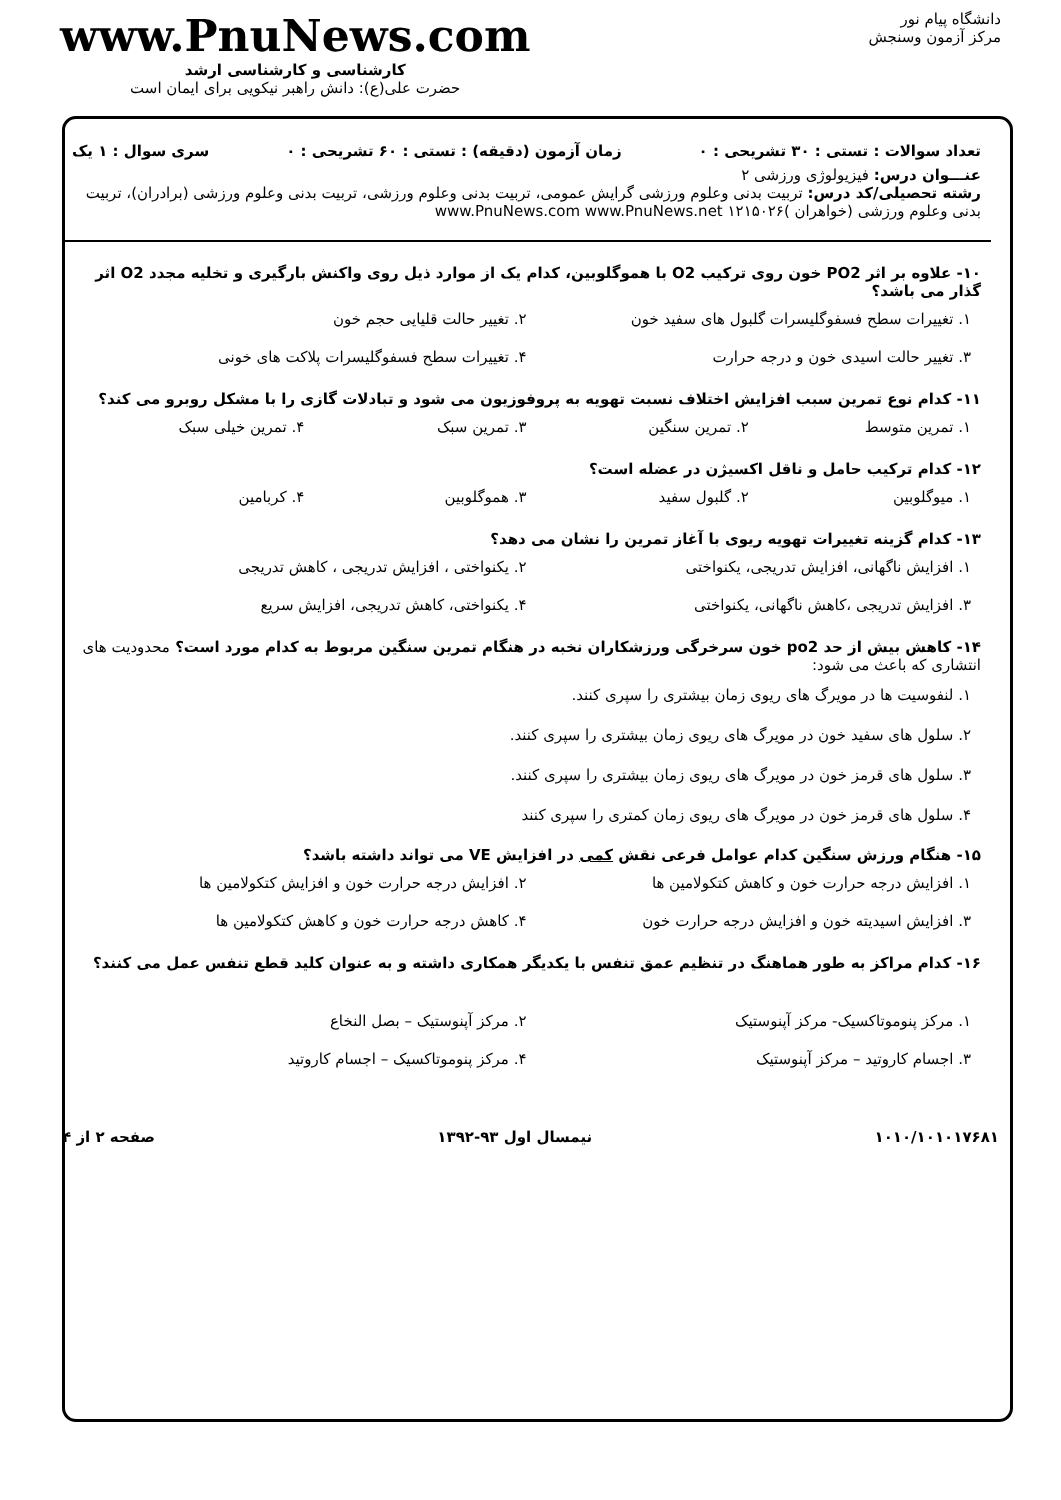دانشگاه پیام نور
مرکز آزمون وسنجش
www.PnuNews.com
کارشناسی و کارشناسی ارشد
حضرت علی(ع): دانش راهبر نیکویی برای ایمان است
تعداد سوالات : تستی : ۳۰ تشریحی : ۰ زمان آزمون (دقیقه) : تستی : ۶۰ تشریحی : ۰ سری سوال : ۱ یک
عنـــوان درس: فیزیولوژی ورزشی ۲
رشته تحصیلی/کد درس: تربیت بدنی وعلوم ورزشی گرایش عمومی، تربیت بدنی وعلوم ورزشی، تربیت بدنی وعلوم ورزشی (برادران)، تربیت بدنی وعلوم ورزشی (خواهران )۱۲۱۵۰۲۶ www.PnuNews.com www.PnuNews.net
۱۰- علاوه بر اثر PO2 خون روی ترکیب O2 با هموگلوبین، کدام یک از موارد ذیل روی واکنش بارگیری و تخلیه مجدد O2 اثر گذار می باشد؟
۱. تغییرات سطح فسفوگلیسرات گلبول های سفید خون
۲. تغییر حالت قلیایی حجم خون
۳. تغییر حالت اسیدی خون و درجه حرارت
۴. تغییرات سطح فسفوگلیسرات پلاکت های خونی
۱۱- کدام نوع تمرین سبب افزایش اختلاف نسبت تهویه به پروفوزیون می شود و تبادلات گازی را با مشکل روبرو می کند؟
۱. تمرین متوسط
۲. تمرین سنگین
۳. تمرین سبک
۴. تمرین خیلی سبک
۱۲- کدام ترکیب حامل و ناقل اکسیژن در عضله است؟
۱. میوگلوبین
۲. گلبول سفید
۳. هموگلوبین
۴. کربامین
۱۳- کدام گزینه تغییرات تهویه ریوی با آغاز تمرین را نشان می دهد؟
۱. افزایش ناگهانی، افزایش تدریجی، یکنواختی
۲. یکنواختی ، افزایش تدریجی ، کاهش تدریجی
۳. افزایش تدریجی ،کاهش ناگهانی، یکنواختی
۴. یکنواختی، کاهش تدریجی، افزایش سریع
۱۴- کاهش بیش از حد po2 خون سرخرگی ورزشکاران نخبه در هنگام تمرین سنگین مربوط به کدام مورد است؟ محدودیت های انتشاری که باعث می شود:
۱. لنفوسیت ها در مویرگ های ریوی زمان بیشتری را سپری کنند.
۲. سلول های سفید خون در مویرگ های ریوی زمان بیشتری را سپری کنند.
۳. سلول های قرمز خون در مویرگ های ریوی زمان بیشتری را سپری کنند.
۴. سلول های قرمز خون در مویرگ های ریوی زمان کمتری را سپری کنند
۱۵- هنگام ورزش سنگین کدام عوامل فرعی نقش کمی در افزایش VE می تواند داشته باشد؟
۱. افزایش درجه حرارت خون و کاهش کتکولامین ها
۲. افزایش درجه حرارت خون و افزایش کتکولامین ها
۳. افزایش اسیدیته خون و افزایش درجه حرارت خون
۴. کاهش درجه حرارت خون و کاهش کتکولامین ها
۱۶- کدام مراکز به طور هماهنگ در تنظیم عمق تنفس با یکدیگر همکاری داشته و به عنوان کلید قطع تنفس عمل می کنند؟
۱. مرکز پنوموتاکسیک- مرکز آپنوستیک
۲. مرکز آپنوستیک – بصل النخاع
۳. اجسام کاروتید – مرکز آپنوستیک
۴. مرکز پنوموتاکسیک – اجسام کاروتید
۱۰۱۰/۱۰۱۰۱۷۶۸۱ نیمسال اول ۹۳-۱۳۹۲ صفحه ۲ از ۴